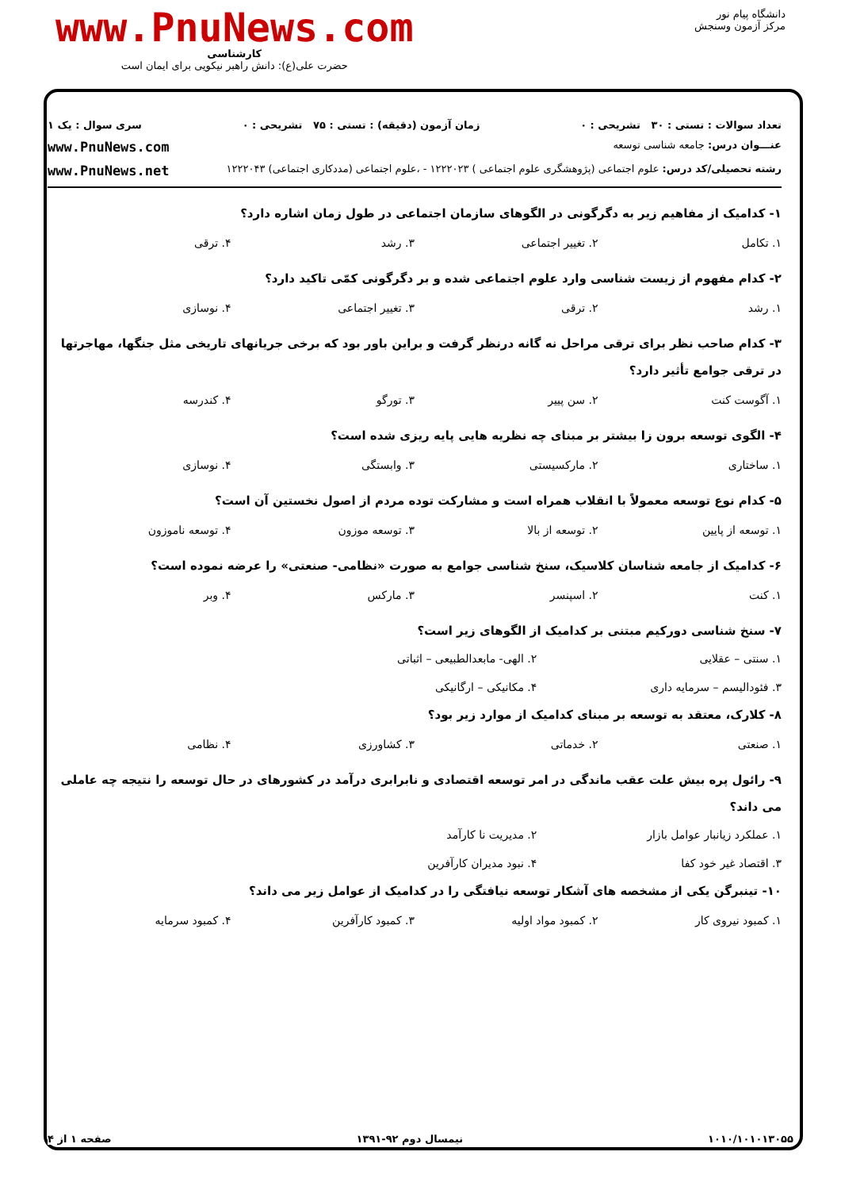دانشگاه پیام نور
مرکز آزمون وسنجش
www.PnuNews.com
کارشناسی
حضرت علی(ع): دانش راهبر نیکویی برای ایمان است
تعداد سوالات : تستی : ۳۰ تشریحی : ۰ زمان آزمون (دقیقه) : تستی : ۷۵ تشریحی : ۰ سری سوال : یک ۱
عنـــوان درس: جامعه شناسی توسعه www.PnuNews.com
رشته تحصیلی/کد درس: علوم اجتماعی (پژوهشگری علوم اجتماعی ) ۱۲۲۲۰۲۳ - ،علوم اجتماعی (مددکاری اجتماعی) ۱۲۲۲۰۴۳ www.PnuNews.net
۱- کدامیک از مفاهیم زیر به دگرگونی در الگوهای سازمان اجتماعی در طول زمان اشاره دارد؟
۱. تکامل ۲. تغییر اجتماعی ۳. رشد ۴. ترقی
۲- کدام مفهوم از زیست شناسی وارد علوم اجتماعی شده و بر دگرگونی کمّی تاکید دارد؟
۱. رشد ۲. ترقی ۳. تغییر اجتماعی ۴. نوسازی
۳- کدام صاحب نظر برای ترقی مراحل نه گانه درنظر گرفت و براین باور بود که برخی جریانهای تاریخی مثل جنگها، مهاجرتها در ترقی جوامع تأثیر دارد؟
۱. آگوست کنت ۲. سن پییر ۳. تورگو ۴. کندرسه
۴- الگوی توسعه برون زا بیشتر بر مبنای چه نظریه هایی پایه ریزی شده است؟
۱. ساختاری ۲. مارکسیستی ۳. وابستگی ۴. نوسازی
۵- کدام نوع توسعه معمولاً با انقلاب همراه است و مشارکت توده مردم از اصول نخستین آن است؟
۱. توسعه از پایین ۲. توسعه از بالا ۳. توسعه موزون ۴. توسعه ناموزون
۶- کدامیک از جامعه شناسان کلاسیک، سنخ شناسی جوامع به صورت «نظامی- صنعتی» را عرضه نموده است؟
۱. کنت ۲. اسپنسر ۳. مارکس ۴. وبر
۷- سنخ شناسی دورکیم مبتنی بر کدامیک از الگوهای زیر است؟
۱. سنتی – عقلایی ۲. الهی- مابعدالطبیعی – اثباتی ۳. فئودالیسم – سرمایه داری ۴. مکانیکی – ارگانیکی
۸- کلارک، معتقد به توسعه بر مبنای کدامیک از موارد زیر بود؟
۱. صنعتی ۲. خدماتی ۳. کشاورزی ۴. نظامی
۹- رائول پره بیش علت عقب ماندگی در امر توسعه اقتصادی و نابرابری درآمد در کشورهای در حال توسعه را نتیجه چه عاملی می داند؟
۱. عملکرد زیانبار عوامل بازار ۲. مدیریت نا کارآمد ۳. اقتصاد غیر خود کفا ۴. نبود مدیران کارآفرین
۱۰- تینبرگن یکی از مشخصه های آشکار توسعه نیافتگی را در کدامیک از عوامل زیر می داند؟
۱. کمبود نیروی کار ۲. کمبود مواد اولیه ۳. کمبود کارآفرین ۴. کمبود سرمایه
۱۰۱۰/۱۰۱۰۱۳۰۵۵ نیمسال دوم ۹۲-۱۳۹۱ صفحه ۱ از ۴